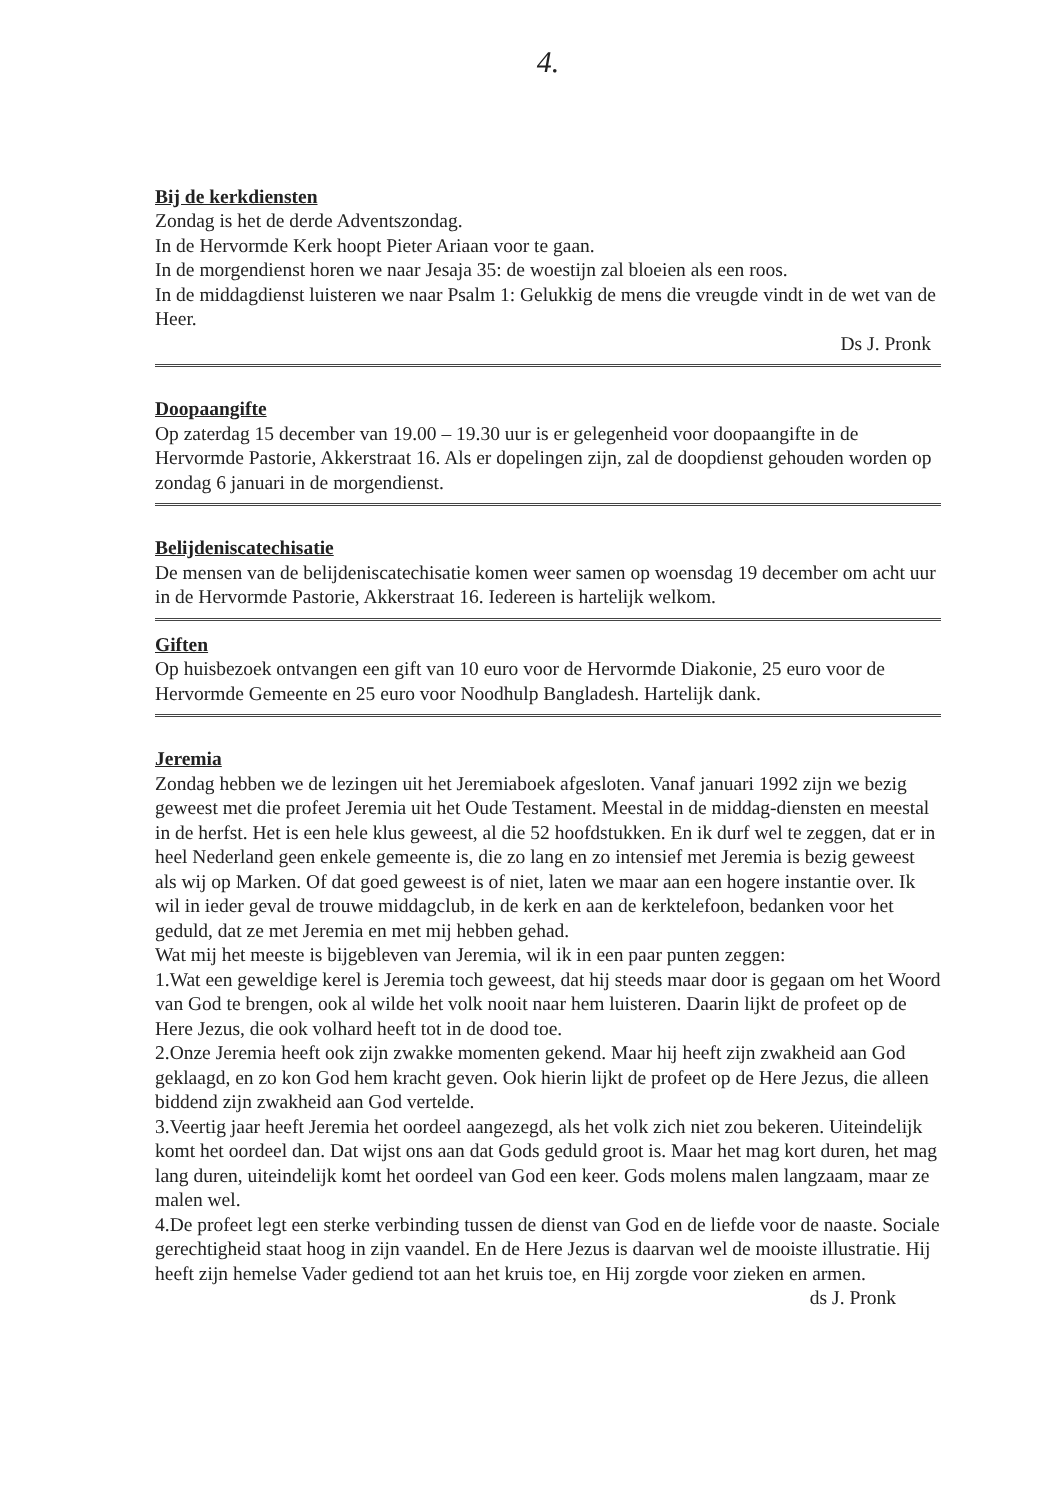4.
Bij de kerkdiensten
Zondag is het de derde Adventszondag.
In de Hervormde Kerk hoopt Pieter Ariaan voor te gaan.
In de morgendienst horen we naar Jesaja 35: de woestijn zal bloeien als een roos.
In de middagdienst luisteren we naar Psalm 1: Gelukkig de mens die vreugde vindt in de wet van de Heer.
Ds J. Pronk
Doopaangifte
Op zaterdag 15 december van 19.00 – 19.30 uur is er gelegenheid voor doopaangifte in de Hervormde Pastorie, Akkerstraat 16. Als er dopelingen zijn, zal de doopdienst gehouden worden op zondag 6 januari in de morgendienst.
Belijdeniscatechisatie
De mensen van de belijdeniscatechisatie komen weer samen op woensdag 19 december om acht uur in de Hervormde Pastorie, Akkerstraat 16. Iedereen is hartelijk welkom.
Giften
Op huisbezoek ontvangen een gift van 10 euro voor de Hervormde Diakonie, 25 euro voor de Hervormde Gemeente en 25 euro voor Noodhulp Bangladesh. Hartelijk dank.
Jeremia
Zondag hebben we de lezingen uit het Jeremiaboek afgesloten. Vanaf januari 1992 zijn we bezig geweest met die profeet Jeremia uit het Oude Testament. Meestal in de middag-diensten en meestal in de herfst. Het is een hele klus geweest, al die 52 hoofdstukken. En ik durf wel te zeggen, dat er in heel Nederland geen enkele gemeente is, die zo lang en zo intensief met Jeremia is bezig geweest als wij op Marken. Of dat goed geweest is of niet, laten we maar aan een hogere instantie over. Ik wil in ieder geval de trouwe middagclub, in de kerk en aan de kerktelefoon, bedanken voor het geduld, dat ze met Jeremia en met mij hebben gehad.
Wat mij het meeste is bijgebleven van Jeremia, wil ik in een paar punten zeggen:
1.Wat een geweldige kerel is Jeremia toch geweest, dat hij steeds maar door is gegaan om het Woord van God te brengen, ook al wilde het volk nooit naar hem luisteren. Daarin lijkt de profeet op de Here Jezus, die ook volhard heeft tot in de dood toe.
2.Onze Jeremia heeft ook zijn zwakke momenten gekend. Maar hij heeft zijn zwakheid aan God geklaagd, en zo kon God hem kracht geven. Ook hierin lijkt de profeet op de Here Jezus, die alleen biddend zijn zwakheid aan God vertelde.
3.Veertig jaar heeft Jeremia het oordeel aangezegd, als het volk zich niet zou bekeren. Uiteindelijk komt het oordeel dan. Dat wijst ons aan dat Gods geduld groot is. Maar het mag kort duren, het mag lang duren, uiteindelijk komt het oordeel van God een keer. Gods molens malen langzaam, maar ze malen wel.
4.De profeet legt een sterke verbinding tussen de dienst van God en de liefde voor de naaste. Sociale gerechtigheid staat hoog in zijn vaandel. En de Here Jezus is daarvan wel de mooiste illustratie. Hij heeft zijn hemelse Vader gediend tot aan het kruis toe, en Hij zorgde voor zieken en armen.
ds J. Pronk